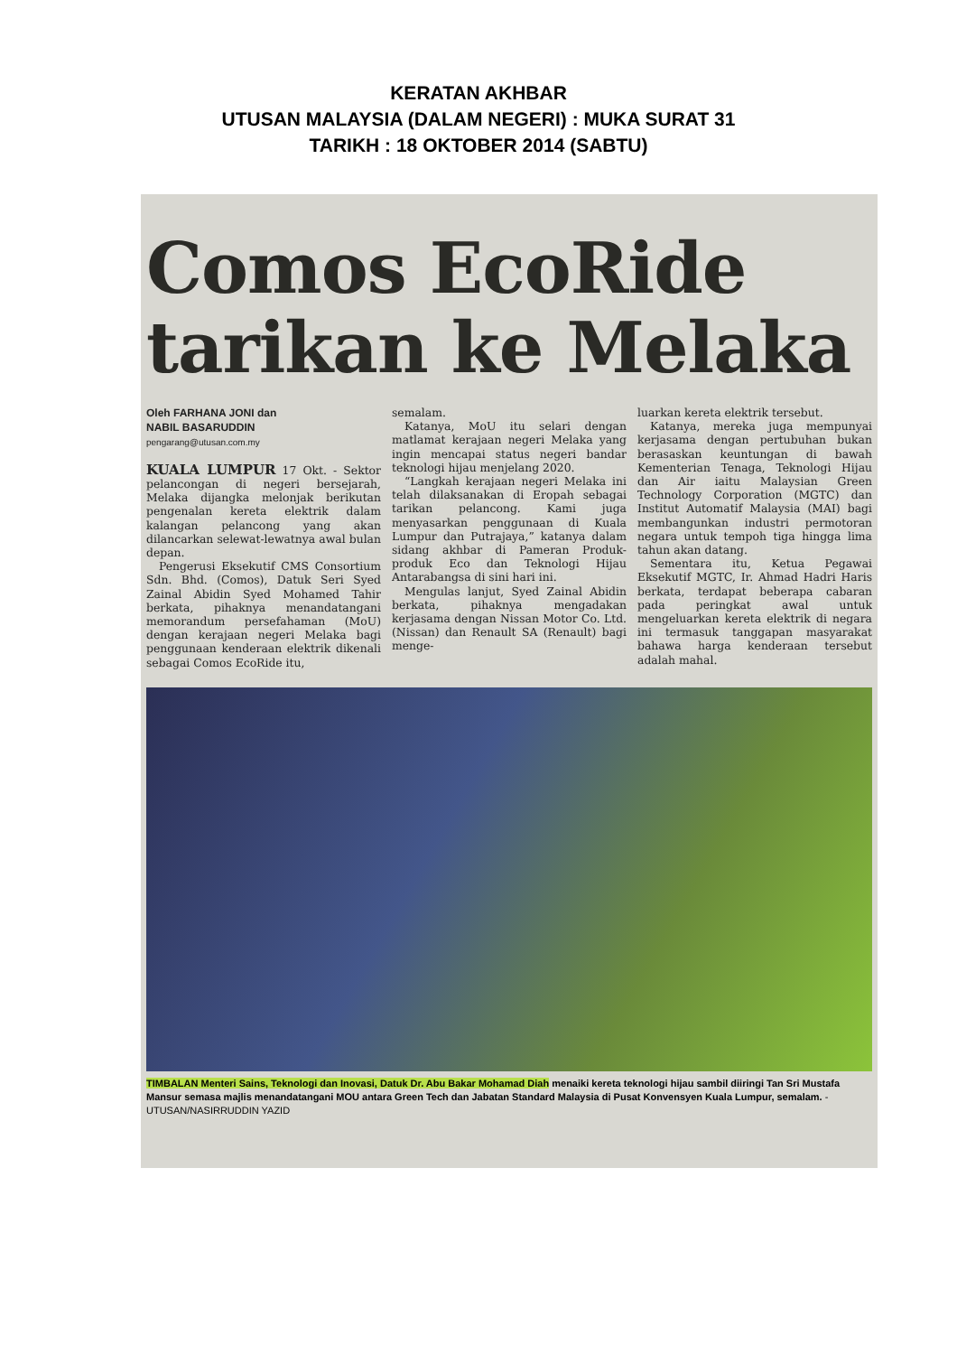KERATAN AKHBAR
UTUSAN MALAYSIA (DALAM NEGERI) : MUKA SURAT 31
TARIKH : 18 OKTOBER 2014 (SABTU)
Comos EcoRide
tarikan ke Melaka
Oleh FARHANA JONI dan
NABIL BASARUDDIN
pengarang@utusan.com.my
KUALA LUMPUR 17 Okt. - Sektor pelancongan di negeri bersejarah, Melaka dijangka melonjak berikutan pengenalan kereta elektrik dalam kalangan pelancong yang akan dilancarkan selewat-lewatnya awal bulan depan.
Pengerusi Eksekutif CMS Consortium Sdn. Bhd. (Comos), Datuk Seri Syed Zainal Abidin Syed Mohamed Tahir berkata, pihaknya menandatangani memorandum persefahaman (MoU) dengan kerajaan negeri Melaka bagi penggunaan kenderaan elektrik dikenali sebagai Comos EcoRide itu,
semalam.
Katanya, MoU itu selari dengan matlamat kerajaan negeri Melaka yang ingin mencapai status negeri bandar teknologi hijau menjelang 2020.
“Langkah kerajaan negeri Melaka ini telah dilaksanakan di Eropah sebagai tarikan pelancong. Kami juga menyasarkan penggunaan di Kuala Lumpur dan Putrajaya,” katanya dalam sidang akhbar di Pameran Produk-produk Eco dan Teknologi Hijau Antarabangsa di sini hari ini.
Mengulas lanjut, Syed Zainal Abidin berkata, pihaknya mengadakan kerjasama dengan Nissan Motor Co. Ltd. (Nissan) dan Renault SA (Renault) bagi menge-
luarkan kereta elektrik tersebut.
Katanya, mereka juga mempunyai kerjasama dengan pertubuhan bukan berasaskan keuntungan di bawah Kementerian Tenaga, Teknologi Hijau dan Air iaitu Malaysian Green Technology Corporation (MGTC) dan Institut Automatif Malaysia (MAI) bagi membangunkan industri permotoran negara untuk tempoh tiga hingga lima tahun akan datang.
Sementara itu, Ketua Pegawai Eksekutif MGTC, Ir. Ahmad Hadri Haris berkata, terdapat beberapa cabaran pada peringkat awal untuk mengeluarkan kereta elektrik di negara ini termasuk tanggapan masyarakat bahawa harga kenderaan tersebut adalah mahal.
TIMBALAN Menteri Sains, Teknologi dan Inovasi, Datuk Dr. Abu Bakar Mohamad Diah menaiki kereta teknologi hijau sambil diiringi Tan Sri Mustafa Mansur semasa majlis menandatangani MOU antara Green Tech dan Jabatan Standard Malaysia di Pusat Konvensyen Kuala Lumpur, semalam. - UTUSAN/NASIRRUDDIN YAZID